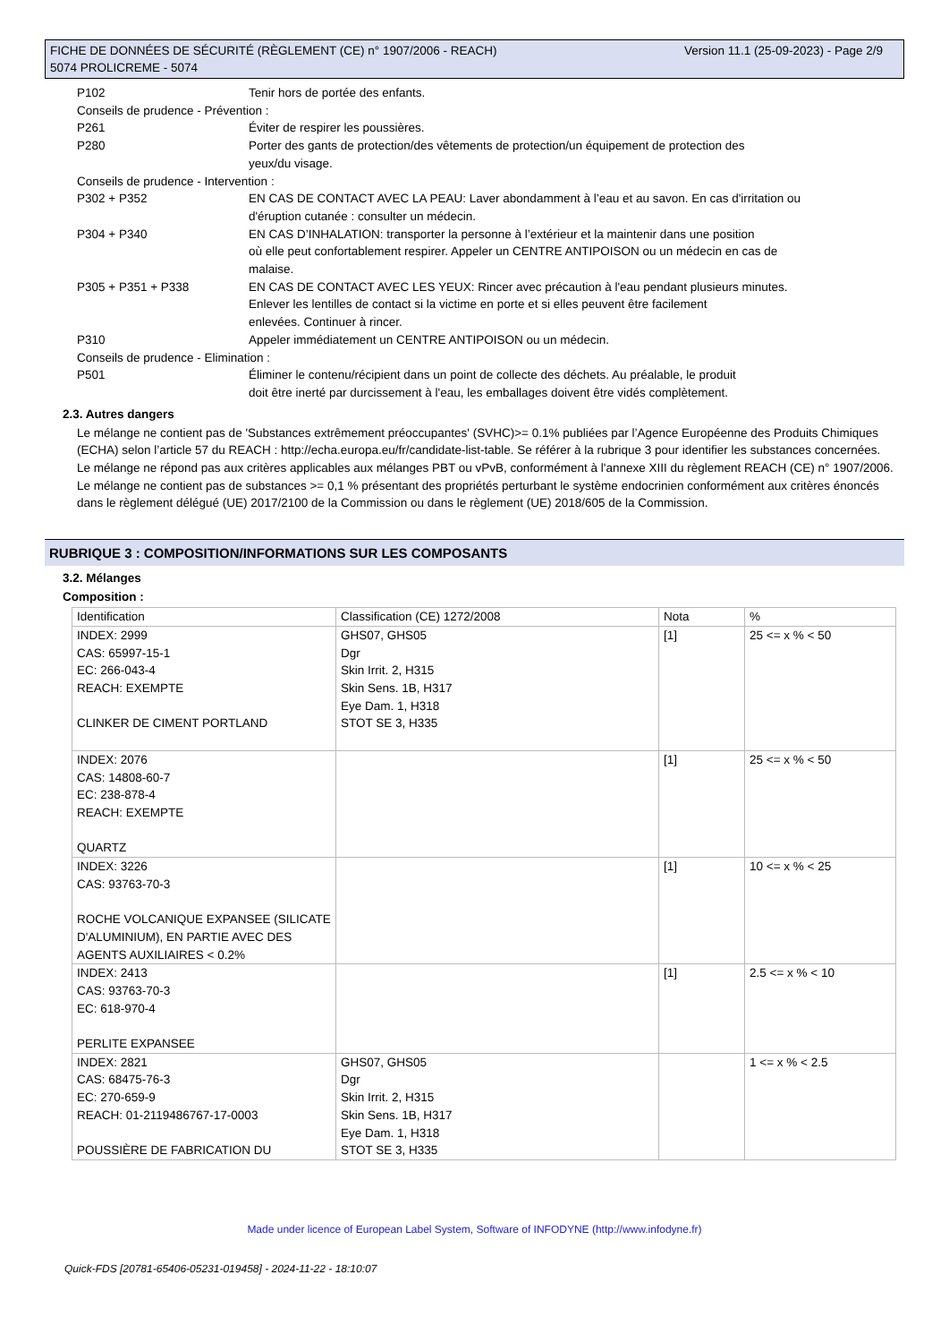Version 11.1 (25-09-2023) - Page 2/9 FICHE DE DONNÉES DE SÉCURITÉ (RÈGLEMENT (CE) n° 1907/2006 - REACH)
5074 PROLICREME - 5074
P102 Tenir hors de portée des enfants.
Conseils de prudence - Prévention :
P261 Éviter de respirer les poussières.
P280 Porter des gants de protection/des vêtements de protection/un équipement de protection des
yeux/du visage.
Conseils de prudence - Intervention :
P302 + P352 EN CAS DE CONTACT AVEC LA PEAU: Laver abondamment à l’eau et au savon. En cas d'irritation ou
d'éruption cutanée : consulter un médecin.
P304 + P340 EN CAS D’INHALATION: transporter la personne à l’extérieur et la maintenir dans une position
où elle peut confortablement respirer. Appeler un CENTRE ANTIPOISON ou un médecin en cas de
malaise.
P305 + P351 + P338 EN CAS DE CONTACT AVEC LES YEUX: Rincer avec précaution à l'eau pendant plusieurs minutes.
Enlever les lentilles de contact si la victime en porte et si elles peuvent être facilement
enlevées. Continuer à rincer.
P310 Appeler immédiatement un CENTRE ANTIPOISON ou un médecin.
Conseils de prudence - Elimination :
P501 Éliminer le contenu/récipient dans un point de collecte des déchets. Au préalable, le produit
doit être inerté par durcissement à l'eau, les emballages doivent être vidés complètement.
2.3. Autres dangers
Le mélange ne contient pas de 'Substances extrêmement préoccupantes' (SVHC)>= 0.1% publiées par l’Agence Européenne des Produits Chimiques (ECHA) selon l’article 57 du REACH : http://echa.europa.eu/fr/candidate-list-table. Se référer à la rubrique 3 pour identifier les substances concernées.
Le mélange ne répond pas aux critères applicables aux mélanges PBT ou vPvB, conformément à l'annexe XIII du règlement REACH (CE) n° 1907/2006.
Le mélange ne contient pas de substances >= 0,1 % présentant des propriétés perturbant le système endocrinien conformément aux critères énoncés dans le règlement délégué (UE) 2017/2100 de la Commission ou dans le règlement (UE) 2018/605 de la Commission.
RUBRIQUE 3 : COMPOSITION/INFORMATIONS SUR LES COMPOSANTS
3.2. Mélanges
Composition :
| Identification | Classification (CE) 1272/2008 | Nota | % |
| INDEX: 2999 CAS: 65997-15-1 EC: 266-043-4 REACH: EXEMPTE CLINKER DE CIMENT PORTLAND | GHS07, GHS05 Dgr Skin Irrit. 2, H315 Skin Sens. 1B, H317 Eye Dam. 1, H318 STOT SE 3, H335 | [1] | 25 <= x % < 50 |
| INDEX: 2076 CAS: 14808-60-7 EC: 238-878-4 REACH: EXEMPTE QUARTZ | | [1] | 25 <= x % < 50 |
| INDEX: 3226 CAS: 93763-70-3 ROCHE VOLCANIQUE EXPANSEE (SILICATE D'ALUMINIUM), EN PARTIE AVEC DES AGENTS AUXILIAIRES < 0.2% | | [1] | 10 <= x % < 25 |
| INDEX: 2413 CAS: 93763-70-3 EC: 618-970-4 PERLITE EXPANSEE | | [1] | 2.5 <= x % < 10 |
| INDEX: 2821 CAS: 68475-76-3 EC: 270-659-9 REACH: 01-2119486767-17-0003 POUSSIÈRE DE FABRICATION DU | GHS07, GHS05 Dgr Skin Irrit. 2, H315 Skin Sens. 1B, H317 Eye Dam. 1, H318 STOT SE 3, H335 | | 1 <= x % < 2.5 |
Made under licence of European Label System, Software of INFODYNE (http://www.infodyne.fr)
Quick-FDS [20781-65406-05231-019458] - 2024-11-22 - 18:10:07